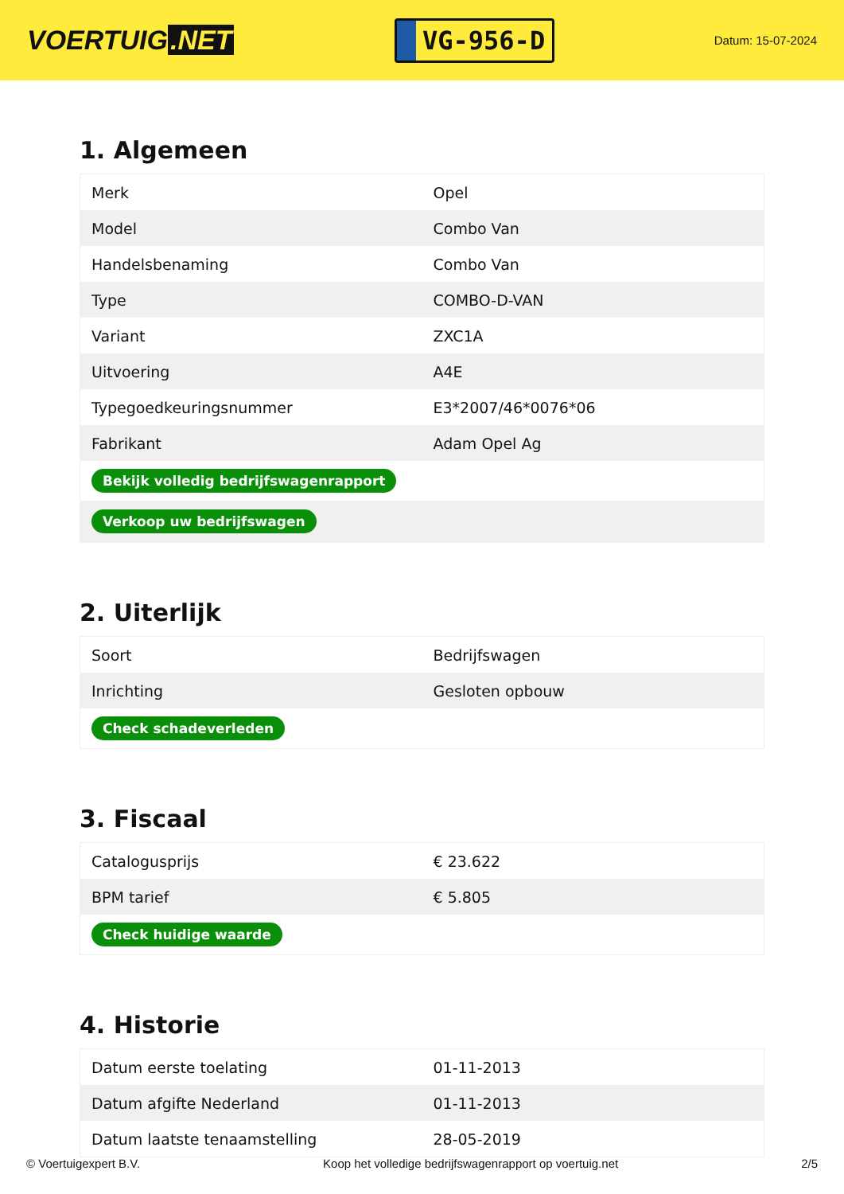VOERTUIG.NET
VG-956-D
Datum: 15-07-2024
1. Algemeen
| Merk | Opel |
| Model | Combo Van |
| Handelsbenaming | Combo Van |
| Type | COMBO-D-VAN |
| Variant | ZXC1A |
| Uitvoering | A4E |
| Typegoedkeuringsnummer | E3*2007/46*0076*06 |
| Fabrikant | Adam Opel Ag |
| Bekijk volledig bedrijfswagenrapport | |
| Verkoop uw bedrijfswagen | |
2. Uiterlijk
| Soort | Bedrijfswagen |
| Inrichting | Gesloten opbouw |
| Check schadeverleden | |
3. Fiscaal
| Catalogusprijs | € 23.622 |
| BPM tarief | € 5.805 |
| Check huidige waarde | |
4. Historie
| Datum eerste toelating | 01-11-2013 |
| Datum afgifte Nederland | 01-11-2013 |
| Datum laatste tenaamstelling | 28-05-2019 |
© Voertuigexpert B.V. Koop het volledige bedrijfswagenrapport op voertuig.net 2/5